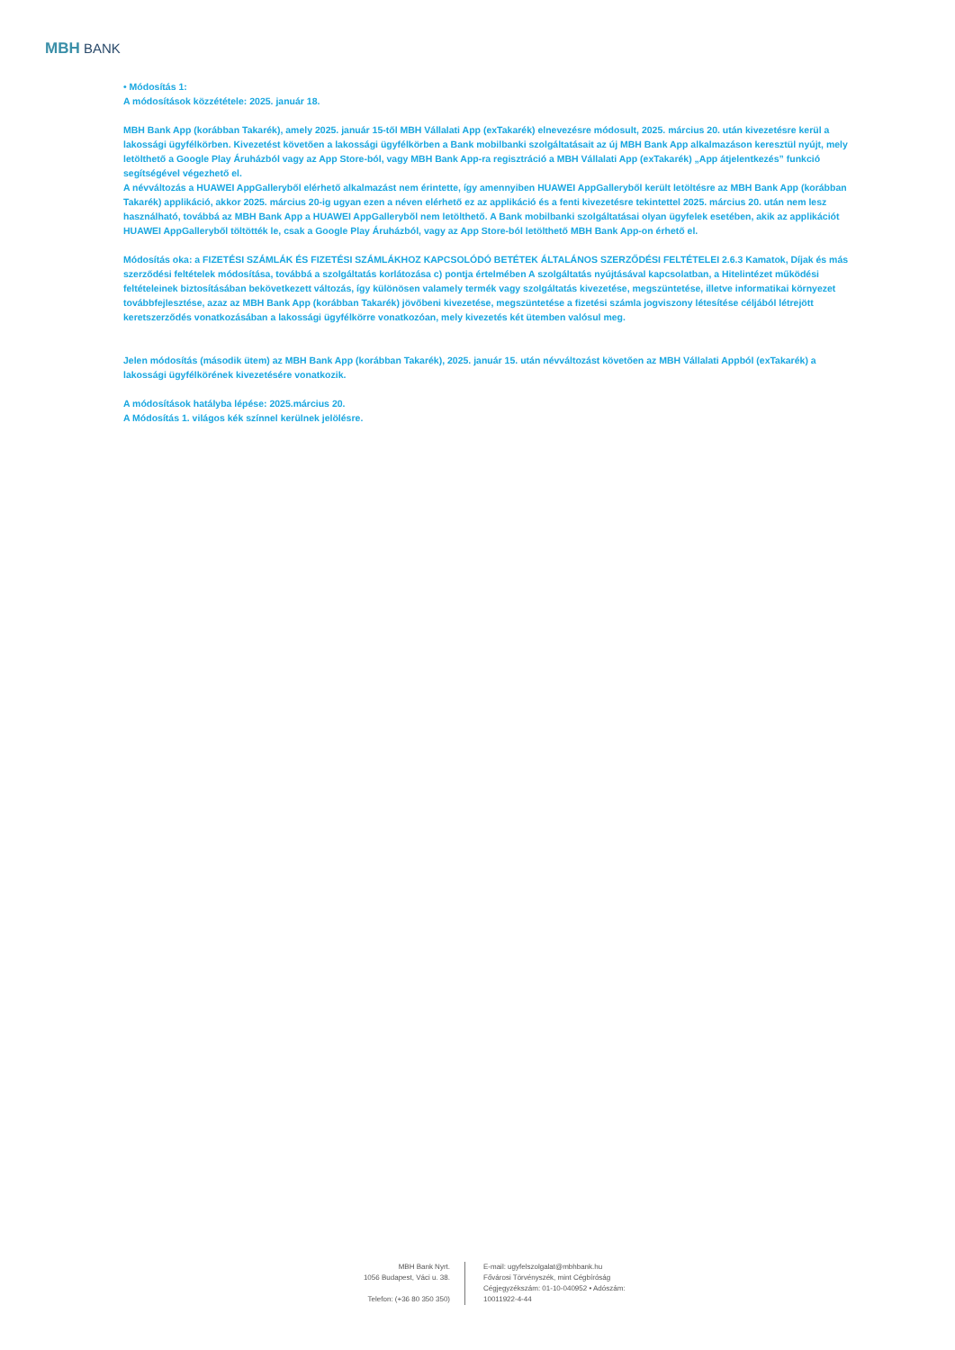MBH BANK
• Módosítás 1:
A módosítások közzététele: 2025. január 18.
MBH Bank App (korábban Takarék), amely 2025. január 15-től MBH Vállalati App (exTakarék) elnevezésre módosult, 2025. március 20. után kivezetésre kerül a lakossági ügyfélkörben. Kivezetést követően a lakossági ügyfélkörben a Bank mobilbanki szolgáltatásait az új MBH Bank App alkalmazáson keresztül nyújt, mely letölthető a Google Play Áruházból vagy az App Store-ból, vagy MBH Bank App-ra regisztráció a MBH Vállalati App (exTakarék) „App átjelentkezés” funkció segítségével végezhető el.
A névváltozás a HUAWEI AppGalleryből elérhető alkalmazást nem érintette, így amennyiben HUAWEI AppGalleryből került letöltésre az MBH Bank App (korábban Takarék) applikáció, akkor 2025. március 20-ig ugyan ezen a néven elérhető ez az applikáció és a fenti kivezetésre tekintettel 2025. március 20. után nem lesz használható, továbbá az MBH Bank App a HUAWEI AppGalleryből nem letölthető. A Bank mobilbanki szolgáltatásai olyan ügyfelek esetében, akik az applikációt HUAWEI AppGalleryből töltötték le, csak a Google Play Áruházból, vagy az App Store-ból letölthető MBH Bank App-on érhető el.
Módosítás oka: a FIZETÉSI SZÁMLÁK ÉS FIZETÉSI SZÁMLÁKHOZ KAPCSOLÓDÓ BETÉTEK ÁLTALÁNOS SZERZŐDÉSI FELTÉTELEI 2.6.3 Kamatok, Díjak és más szerződési feltételek módosítása, továbbá a szolgáltatás korlátozása c) pontja értelmében A szolgáltatás nyújtásával kapcsolatban, a Hitelintézet működési feltételeinek biztosításában bekövetkezett változás, így különösen valamely termék vagy szolgáltatás kivezetése, megszüntetése, illetve informatikai környezet továbbfejlesztése, azaz az MBH Bank App (korábban Takarék) jövőbeni kivezetése, megszüntetése a fizetési számla jogviszony létesítése céljából létrejött keretszerződés vonatkozásában a lakossági ügyfélkörre vonatkozóan, mely kivezetés két ütemben valósul meg.
Jelen módosítás (második ütem) az MBH Bank App (korábban Takarék), 2025. január 15. után névváltozást követően az MBH Vállalati Appból (exTakarék) a lakossági ügyfélkörének kivezetésére vonatkozik.
A módosítások hatályba lépése: 2025.március 20.
A Módosítás 1. világos kék színnel kerülnek jelölésre.
MBH Bank Nyrt.
1056 Budapest, Váci u. 38.
Telefon: (+36 80 350 350)
E-mail: ugyfelszolgalat@mbhbank.hu
Fővárosi Törvényszék, mint Cégbíróság
Cégjegyzékszám: 01-10-040952 • Adószám: 10011922-4-44